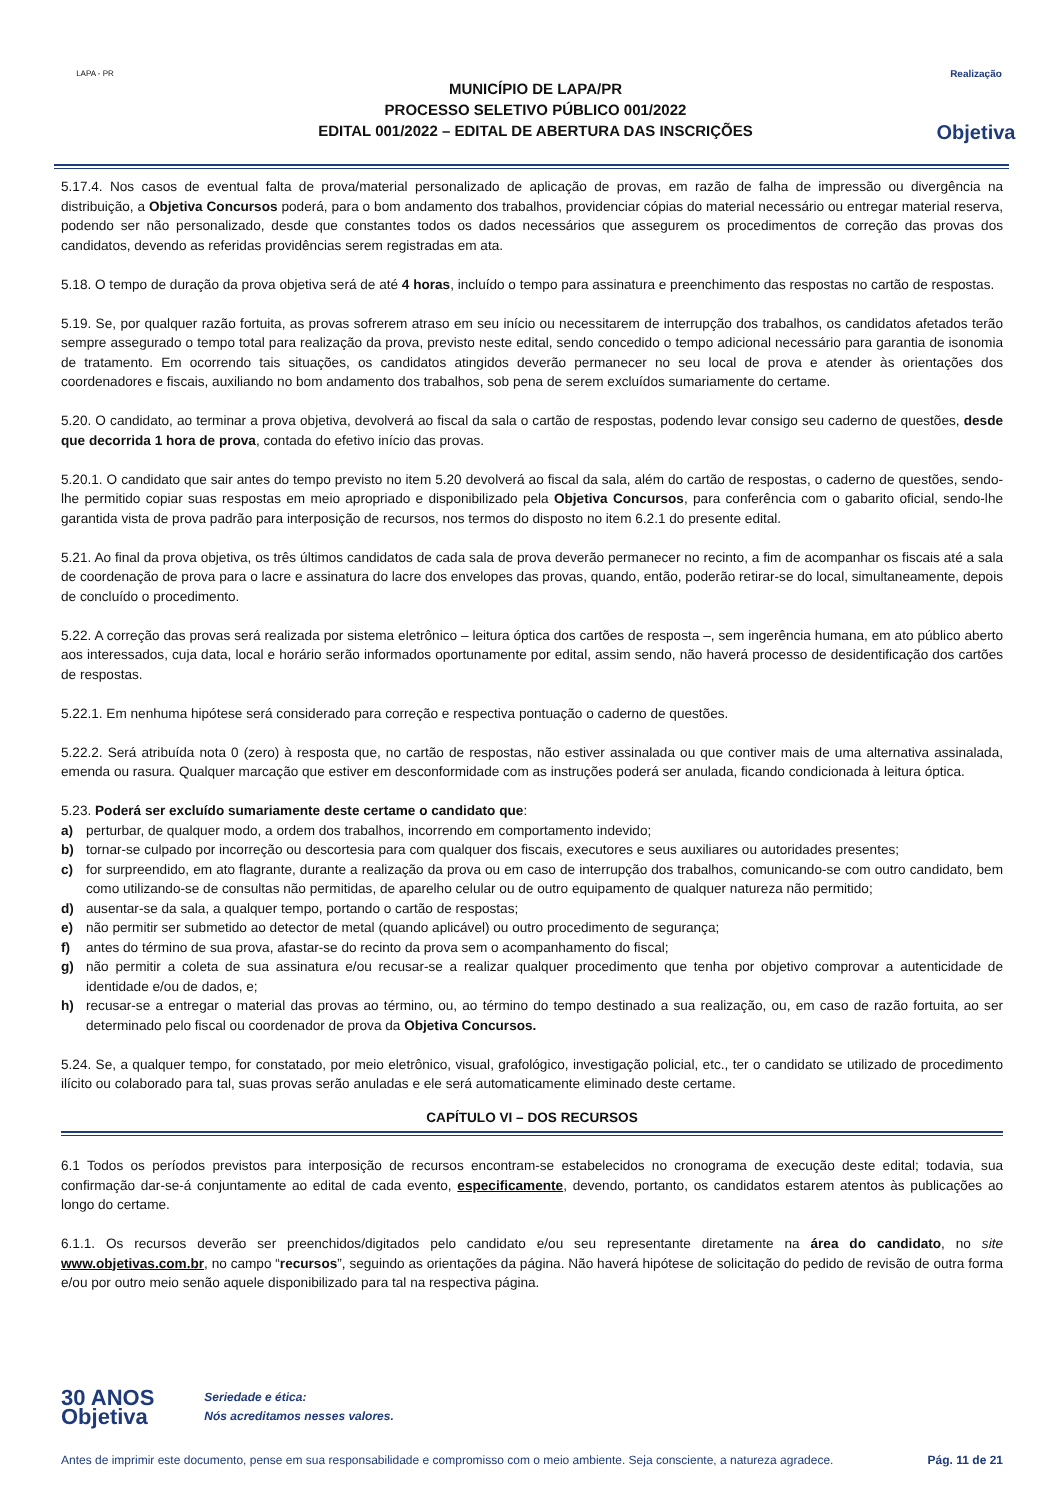LAPA - PR
MUNICÍPIO DE LAPA/PR
PROCESSO SELETIVO PÚBLICO 001/2022
EDITAL 001/2022 – EDITAL DE ABERTURA DAS INSCRIÇÕES
Realização
Objetiva
5.17.4. Nos casos de eventual falta de prova/material personalizado de aplicação de provas, em razão de falha de impressão ou divergência na distribuição, a Objetiva Concursos poderá, para o bom andamento dos trabalhos, providenciar cópias do material necessário ou entregar material reserva, podendo ser não personalizado, desde que constantes todos os dados necessários que assegurem os procedimentos de correção das provas dos candidatos, devendo as referidas providências serem registradas em ata.
5.18. O tempo de duração da prova objetiva será de até 4 horas, incluído o tempo para assinatura e preenchimento das respostas no cartão de respostas.
5.19. Se, por qualquer razão fortuita, as provas sofrerem atraso em seu início ou necessitarem de interrupção dos trabalhos, os candidatos afetados terão sempre assegurado o tempo total para realização da prova, previsto neste edital, sendo concedido o tempo adicional necessário para garantia de isonomia de tratamento. Em ocorrendo tais situações, os candidatos atingidos deverão permanecer no seu local de prova e atender às orientações dos coordenadores e fiscais, auxiliando no bom andamento dos trabalhos, sob pena de serem excluídos sumariamente do certame.
5.20. O candidato, ao terminar a prova objetiva, devolverá ao fiscal da sala o cartão de respostas, podendo levar consigo seu caderno de questões, desde que decorrida 1 hora de prova, contada do efetivo início das provas.
5.20.1. O candidato que sair antes do tempo previsto no item 5.20 devolverá ao fiscal da sala, além do cartão de respostas, o caderno de questões, sendo-lhe permitido copiar suas respostas em meio apropriado e disponibilizado pela Objetiva Concursos, para conferência com o gabarito oficial, sendo-lhe garantida vista de prova padrão para interposição de recursos, nos termos do disposto no item 6.2.1 do presente edital.
5.21. Ao final da prova objetiva, os três últimos candidatos de cada sala de prova deverão permanecer no recinto, a fim de acompanhar os fiscais até a sala de coordenação de prova para o lacre e assinatura do lacre dos envelopes das provas, quando, então, poderão retirar-se do local, simultaneamente, depois de concluído o procedimento.
5.22. A correção das provas será realizada por sistema eletrônico – leitura óptica dos cartões de resposta –, sem ingerência humana, em ato público aberto aos interessados, cuja data, local e horário serão informados oportunamente por edital, assim sendo, não haverá processo de desidentificação dos cartões de respostas.
5.22.1. Em nenhuma hipótese será considerado para correção e respectiva pontuação o caderno de questões.
5.22.2. Será atribuída nota 0 (zero) à resposta que, no cartão de respostas, não estiver assinalada ou que contiver mais de uma alternativa assinalada, emenda ou rasura. Qualquer marcação que estiver em desconformidade com as instruções poderá ser anulada, ficando condicionada à leitura óptica.
5.23. Poderá ser excluído sumariamente deste certame o candidato que:
a) perturbar, de qualquer modo, a ordem dos trabalhos, incorrendo em comportamento indevido;
b) tornar-se culpado por incorreção ou descortesia para com qualquer dos fiscais, executores e seus auxiliares ou autoridades presentes;
c) for surpreendido, em ato flagrante, durante a realização da prova ou em caso de interrupção dos trabalhos, comunicando-se com outro candidato, bem como utilizando-se de consultas não permitidas, de aparelho celular ou de outro equipamento de qualquer natureza não permitido;
d) ausentar-se da sala, a qualquer tempo, portando o cartão de respostas;
e) não permitir ser submetido ao detector de metal (quando aplicável) ou outro procedimento de segurança;
f) antes do término de sua prova, afastar-se do recinto da prova sem o acompanhamento do fiscal;
g) não permitir a coleta de sua assinatura e/ou recusar-se a realizar qualquer procedimento que tenha por objetivo comprovar a autenticidade de identidade e/ou de dados, e;
h) recusar-se a entregar o material das provas ao término, ou, ao término do tempo destinado a sua realização, ou, em caso de razão fortuita, ao ser determinado pelo fiscal ou coordenador de prova da Objetiva Concursos.
5.24. Se, a qualquer tempo, for constatado, por meio eletrônico, visual, grafológico, investigação policial, etc., ter o candidato se utilizado de procedimento ilícito ou colaborado para tal, suas provas serão anuladas e ele será automaticamente eliminado deste certame.
CAPÍTULO VI – DOS RECURSOS
6.1 Todos os períodos previstos para interposição de recursos encontram-se estabelecidos no cronograma de execução deste edital; todavia, sua confirmação dar-se-á conjuntamente ao edital de cada evento, especificamente, devendo, portanto, os candidatos estarem atentos às publicações ao longo do certame.
6.1.1. Os recursos deverão ser preenchidos/digitados pelo candidato e/ou seu representante diretamente na área do candidato, no site www.objetivas.com.br, no campo “recursos”, seguindo as orientações da página. Não haverá hipótese de solicitação do pedido de revisão de outra forma e/ou por outro meio senão aquele disponibilizado para tal na respectiva página.
30 ANOS
Objetiva Seriedade e ética:
Nós acreditamos nesses valores.
Antes de imprimir este documento, pense em sua responsabilidade e compromisso com o meio ambiente. Seja consciente, a natureza agradece. Pág. 11 de 21